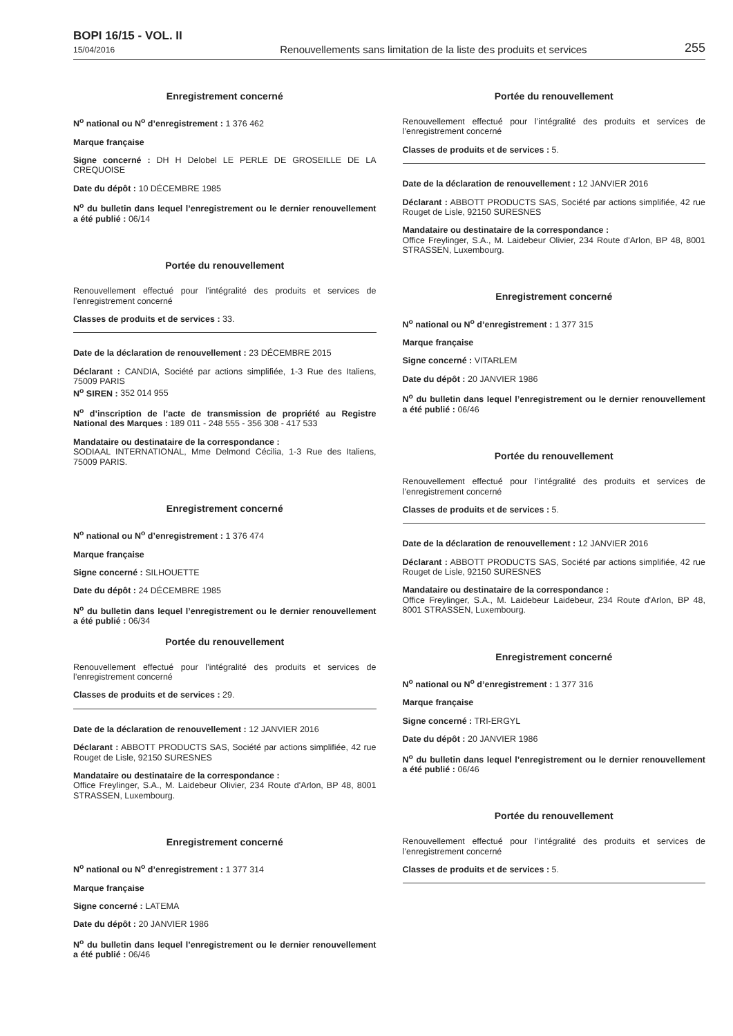BOPI 16/15 - VOL. II
15/04/2016
Renouvellements sans limitation de la liste des produits et services
255
Enregistrement concerné
N<sup>o</sup> national ou N<sup>o</sup> d’enregistrement : 1 376 462
Marque française
Signe concerné : DH H Delobel LE PERLE DE GROSEILLE DE LA CREQUOISE
Date du dépôt : 10 DÉCEMBRE 1985
N<sup>o</sup> du bulletin dans lequel l’enregistrement ou le dernier renouvellement a été publié : 06/14
Portée du renouvellement
Renouvellement effectué pour l’intégralité des produits et services de l’enregistrement concerné
Classes de produits et de services : 33.
Date de la déclaration de renouvellement : 23 DÉCEMBRE 2015
Déclarant : CANDIA, Société par actions simplifiée, 1-3 Rue des Italiens, 75009 PARIS
N<sup>o</sup> SIREN : 352 014 955
N<sup>o</sup> d’inscription de l’acte de transmission de propriété au Registre National des Marques : 189 011 - 248 555 - 356 308 - 417 533
Mandataire ou destinataire de la correspondance :
SODIAAL INTERNATIONAL, Mme Delmond Cécilia, 1-3 Rue des Italiens, 75009 PARIS.
Enregistrement concerné
N<sup>o</sup> national ou N<sup>o</sup> d’enregistrement : 1 376 474
Marque française
Signe concerné : SILHOUETTE
Date du dépôt : 24 DÉCEMBRE 1985
N<sup>o</sup> du bulletin dans lequel l’enregistrement ou le dernier renouvellement a été publié : 06/34
Portée du renouvellement
Renouvellement effectué pour l’intégralité des produits et services de l’enregistrement concerné
Classes de produits et de services : 29.
Date de la déclaration de renouvellement : 12 JANVIER 2016
Déclarant : ABBOTT PRODUCTS SAS, Société par actions simplifiée, 42 rue Rouget de Lisle, 92150 SURESNES
Mandataire ou destinataire de la correspondance :
Office Freylinger, S.A., M. Laidebeur Olivier, 234 Route d'Arlon, BP 48, 8001 STRASSEN, Luxembourg.
Enregistrement concerné
N<sup>o</sup> national ou N<sup>o</sup> d’enregistrement : 1 377 314
Marque française
Signe concerné : LATEMA
Date du dépôt : 20 JANVIER 1986
N<sup>o</sup> du bulletin dans lequel l’enregistrement ou le dernier renouvellement a été publié : 06/46
Portée du renouvellement
Renouvellement effectué pour l’intégralité des produits et services de l’enregistrement concerné
Classes de produits et de services : 5.
Date de la déclaration de renouvellement : 12 JANVIER 2016
Déclarant : ABBOTT PRODUCTS SAS, Société par actions simplifiée, 42 rue Rouget de Lisle, 92150 SURESNES
Mandataire ou destinataire de la correspondance :
Office Freylinger, S.A., M. Laidebeur Olivier, 234 Route d'Arlon, BP 48, 8001 STRASSEN, Luxembourg.
Enregistrement concerné
N<sup>o</sup> national ou N<sup>o</sup> d’enregistrement : 1 377 315
Marque française
Signe concerné : VITARLEM
Date du dépôt : 20 JANVIER 1986
N<sup>o</sup> du bulletin dans lequel l’enregistrement ou le dernier renouvellement a été publié : 06/46
Portée du renouvellement
Renouvellement effectué pour l’intégralité des produits et services de l’enregistrement concerné
Classes de produits et de services : 5.
Date de la déclaration de renouvellement : 12 JANVIER 2016
Déclarant : ABBOTT PRODUCTS SAS, Société par actions simplifiée, 42 rue Rouget de Lisle, 92150 SURESNES
Mandataire ou destinataire de la correspondance :
Office Freylinger, S.A., M. Laidebeur Laidebeur, 234 Route d'Arlon, BP 48, 8001 STRASSEN, Luxembourg.
Enregistrement concerné
N<sup>o</sup> national ou N<sup>o</sup> d’enregistrement : 1 377 316
Marque française
Signe concerné : TRI-ERGYL
Date du dépôt : 20 JANVIER 1986
N<sup>o</sup> du bulletin dans lequel l’enregistrement ou le dernier renouvellement a été publié : 06/46
Portée du renouvellement
Renouvellement effectué pour l’intégralité des produits et services de l’enregistrement concerné
Classes de produits et de services : 5.